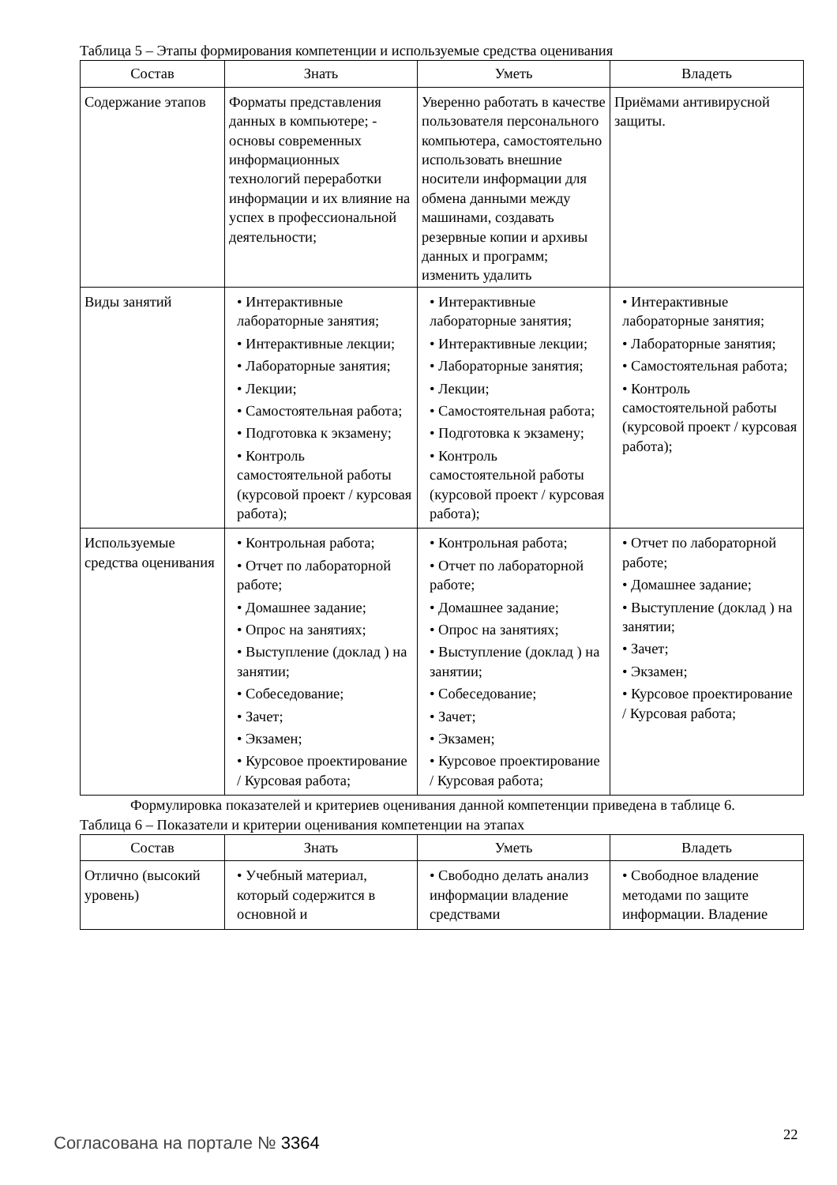Таблица 5 – Этапы формирования компетенции и используемые средства оценивания
| Состав | Знать | Уметь | Владеть |
| --- | --- | --- | --- |
| Содержание этапов | Форматы представления данных в компьютере; - основы современных информационных технологий переработки информации и их влияние на успех в профессиональной деятельности; | Уверенно работать в качестве пользователя персонального компьютера, самостоятельно использовать внешние носители информации для обмена данными между машинами, создавать резервные копии и архивы данных и программ; изменить удалить | Приёмами антивирусной защиты. |
| Виды занятий | • Интерактивные лабораторные занятия; • Интерактивные лекции; • Лабораторные занятия; • Лекции; • Самостоятельная работа; • Подготовка к экзамену; • Контроль самостоятельной работы (курсовой проект / курсовая работа); | • Интерактивные лабораторные занятия; • Интерактивные лекции; • Лабораторные занятия; • Лекции; • Самостоятельная работа; • Подготовка к экзамену; • Контроль самостоятельной работы (курсовой проект / курсовая работа); | • Интерактивные лабораторные занятия; • Лабораторные занятия; • Самостоятельная работа; • Контроль самостоятельной работы (курсовой проект / курсовая работа); |
| Используемые средства оценивания | • Контрольная работа; • Отчет по лабораторной работе; • Домашнее задание; • Опрос на занятиях; • Выступление (доклад ) на занятии; • Собеседование; • Зачет; • Экзамен; • Курсовое проектирование / Курсовая работа; | • Контрольная работа; • Отчет по лабораторной работе; • Домашнее задание; • Опрос на занятиях; • Выступление (доклад ) на занятии; • Собеседование; • Зачет; • Экзамен; • Курсовое проектирование / Курсовая работа; | • Отчет по лабораторной работе; • Домашнее задание; • Выступление (доклад ) на занятии; • Зачет; • Экзамен; • Курсовое проектирование / Курсовая работа; |
Формулировка показателей и критериев оценивания данной компетенции приведена в таблице 6.
Таблица 6 – Показатели и критерии оценивания компетенции на этапах
| Состав | Знать | Уметь | Владеть |
| --- | --- | --- | --- |
| Отлично (высокий уровень) | • Учебный материал, который содержится в основной и | • Свободно делать анализ информации владение средствами | • Свободное владение методами по защите информации. Владение |
Согласована на портале № 3364 22